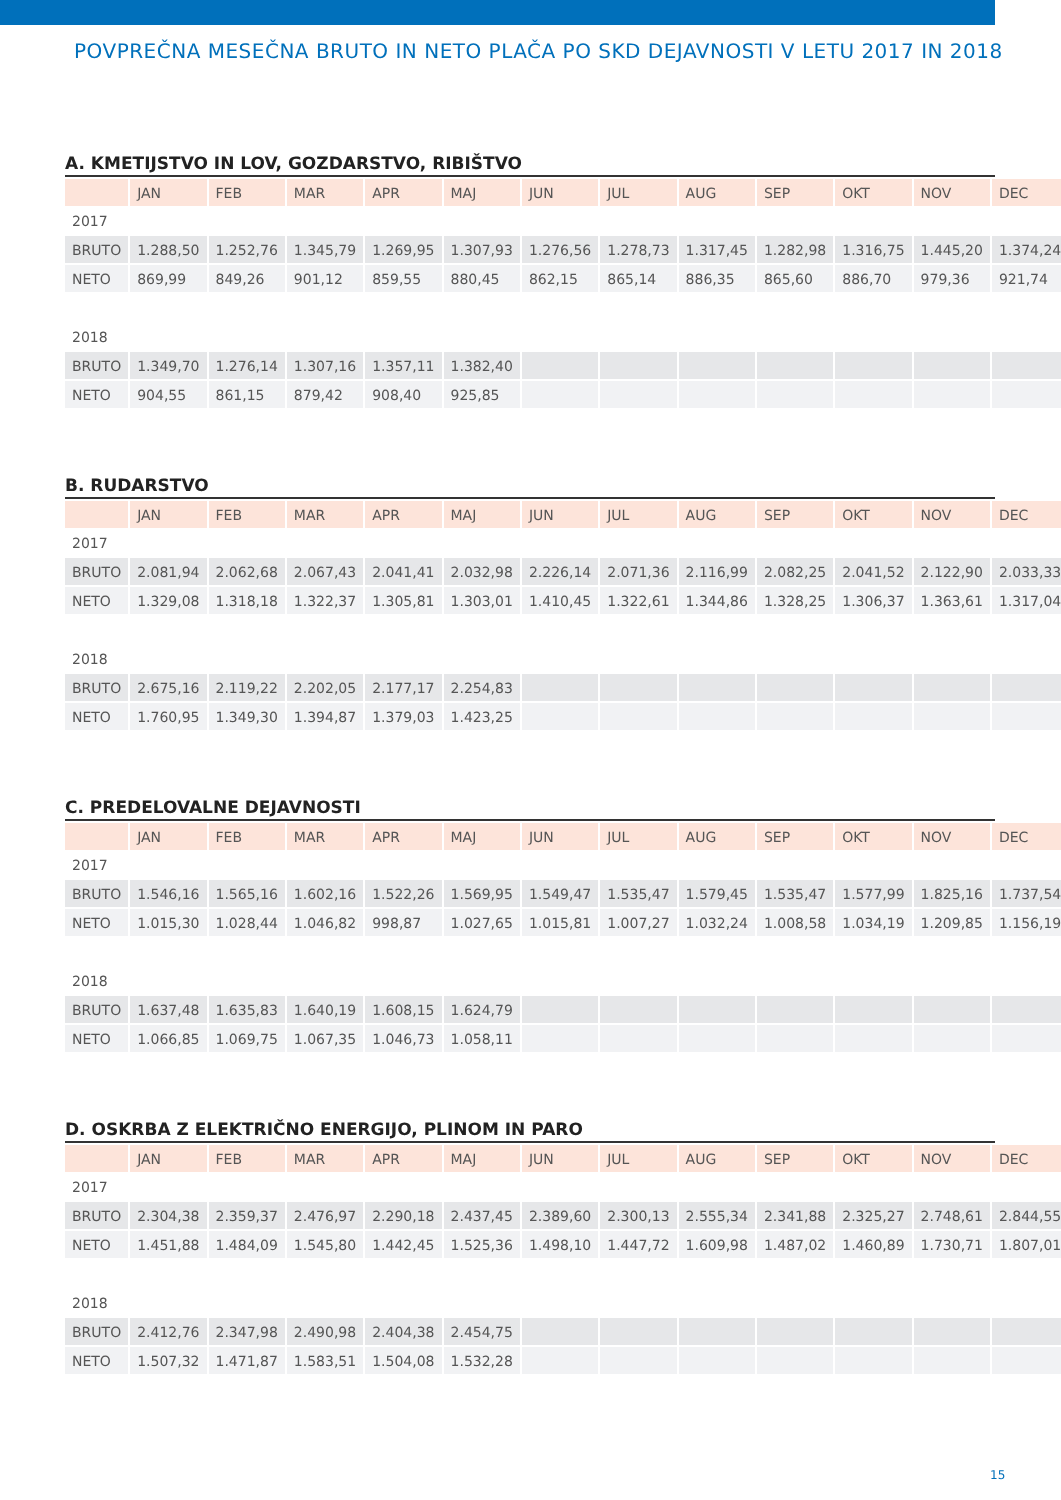POVPREČNA MESEČNA BRUTO IN NETO PLAČA PO SKD DEJAVNOSTI V LETU 2017 IN 2018
A. KMETIJSTVO IN LOV, GOZDARSTVO, RIBIŠTVO
| | JAN | FEB | MAR | APR | MAJ | JUN | JUL | AUG | SEP | OKT | NOV | DEC |
| --- | --- | --- | --- | --- | --- | --- | --- | --- | --- | --- | --- | --- |
| 2017 | | | | | | | | | | | | |
| BRUTO | 1.288,50 | 1.252,76 | 1.345,79 | 1.269,95 | 1.307,93 | 1.276,56 | 1.278,73 | 1.317,45 | 1.282,98 | 1.316,75 | 1.445,20 | 1.374,24 |
| NETO | 869,99 | 849,26 | 901,12 | 859,55 | 880,45 | 862,15 | 865,14 | 886,35 | 865,60 | 886,70 | 979,36 | 921,74 |
| 2018 | | | | | | | | | | | | |
| BRUTO | 1.349,70 | 1.276,14 | 1.307,16 | 1.357,11 | 1.382,40 | | | | | | | |
| NETO | 904,55 | 861,15 | 879,42 | 908,40 | 925,85 | | | | | | | |
B. RUDARSTVO
| | JAN | FEB | MAR | APR | MAJ | JUN | JUL | AUG | SEP | OKT | NOV | DEC |
| --- | --- | --- | --- | --- | --- | --- | --- | --- | --- | --- | --- | --- |
| 2017 | | | | | | | | | | | | |
| BRUTO | 2.081,94 | 2.062,68 | 2.067,43 | 2.041,41 | 2.032,98 | 2.226,14 | 2.071,36 | 2.116,99 | 2.082,25 | 2.041,52 | 2.122,90 | 2.033,33 |
| NETO | 1.329,08 | 1.318,18 | 1.322,37 | 1.305,81 | 1.303,01 | 1.410,45 | 1.322,61 | 1.344,86 | 1.328,25 | 1.306,37 | 1.363,61 | 1.317,04 |
| 2018 | | | | | | | | | | | | |
| BRUTO | 2.675,16 | 2.119,22 | 2.202,05 | 2.177,17 | 2.254,83 | | | | | | | |
| NETO | 1.760,95 | 1.349,30 | 1.394,87 | 1.379,03 | 1.423,25 | | | | | | | |
C. PREDELOVALNE DEJAVNOSTI
| | JAN | FEB | MAR | APR | MAJ | JUN | JUL | AUG | SEP | OKT | NOV | DEC |
| --- | --- | --- | --- | --- | --- | --- | --- | --- | --- | --- | --- | --- |
| 2017 | | | | | | | | | | | | |
| BRUTO | 1.546,16 | 1.565,16 | 1.602,16 | 1.522,26 | 1.569,95 | 1.549,47 | 1.535,47 | 1.579,45 | 1.535,47 | 1.577,99 | 1.825,16 | 1.737,54 |
| NETO | 1.015,30 | 1.028,44 | 1.046,82 | 998,87 | 1.027,65 | 1.015,81 | 1.007,27 | 1.032,24 | 1.008,58 | 1.034,19 | 1.209,85 | 1.156,19 |
| 2018 | | | | | | | | | | | | |
| BRUTO | 1.637,48 | 1.635,83 | 1.640,19 | 1.608,15 | 1.624,79 | | | | | | | |
| NETO | 1.066,85 | 1.069,75 | 1.067,35 | 1.046,73 | 1.058,11 | | | | | | | |
D. OSKRBA Z ELEKTRIČNO ENERGIJO, PLINOM IN PARO
| | JAN | FEB | MAR | APR | MAJ | JUN | JUL | AUG | SEP | OKT | NOV | DEC |
| --- | --- | --- | --- | --- | --- | --- | --- | --- | --- | --- | --- | --- |
| 2017 | | | | | | | | | | | | |
| BRUTO | 2.304,38 | 2.359,37 | 2.476,97 | 2.290,18 | 2.437,45 | 2.389,60 | 2.300,13 | 2.555,34 | 2.341,88 | 2.325,27 | 2.748,61 | 2.844,55 |
| NETO | 1.451,88 | 1.484,09 | 1.545,80 | 1.442,45 | 1.525,36 | 1.498,10 | 1.447,72 | 1.609,98 | 1.487,02 | 1.460,89 | 1.730,71 | 1.807,01 |
| 2018 | | | | | | | | | | | | |
| BRUTO | 2.412,76 | 2.347,98 | 2.490,98 | 2.404,38 | 2.454,75 | | | | | | | |
| NETO | 1.507,32 | 1.471,87 | 1.583,51 | 1.504,08 | 1.532,28 | | | | | | | |
15